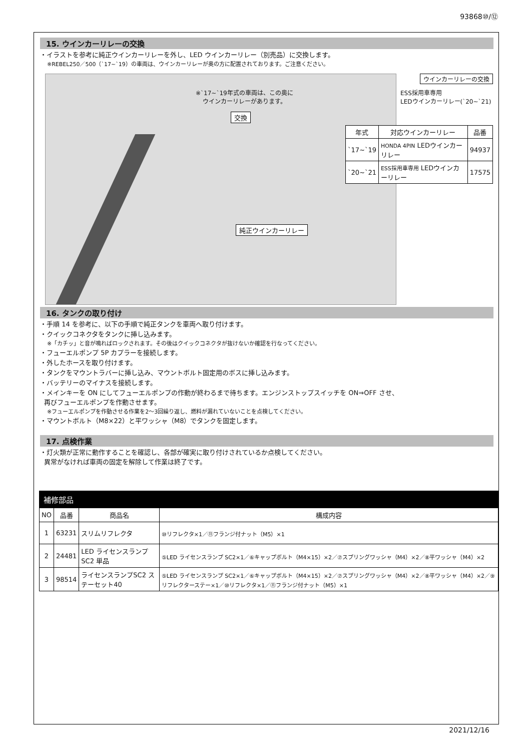93868⑩/⑫
15. ウインカーリレーの交換
・イラストを参考に純正ウインカーリレーを外し、LED ウインカーリレー（別売品）に交換します。
※REBEL250／500（`17~`19）の車両は、ウインカーリレーが奥の方に配置されております。ご注意ください。
※`17~`19年式の車両は、この奥に
ウインカーリレーがあります。
交換
純正ウインカーリレー
ウインカーリレーの交換
ESS採用車専用
LEDウインカーリレー(`20~`21)
| 年式 | 対応ウインカーリレー | 品番 |
| --- | --- | --- |
| `17~`19 | HONDA 4PIN LEDウインカーリレー | 94937 |
| `20~`21 | ESS採用車専用 LEDウインカーリレー | 17575 |
16. タンクの取り付け
・手順 14 を参考に、以下の手順で純正タンクを車両へ取り付けます。
・クイックコネクタをタンクに挿し込みます。
※「カチッ」と音が鳴ればロックされます。その後はクイックコネクタが抜けないか確認を行なってください。
・フューエルポンプ 5P カプラーを接続します。
・外したホースを取り付けます。
・タンクをマウントラバーに挿し込み、マウントボルト固定用のボスに挿し込みます。
・バッテリーのマイナスを接続します。
・メインキーを ON にしてフューエルポンプの作動が終わるまで待ちます。エンジンストップスイッチを ON⇒OFF させ、
再びフューエルポンプを作動させます。
※フューエルポンプを作動させる作業を2～3回繰り返し、燃料が漏れていないことを点検してください。
・マウントボルト（M8×22）と平ワッシャ（M8）でタンクを固定します。
17. 点検作業
・灯火類が正常に動作することを確認し、各部が確実に取り付けされているか点検してください。
異常がなければ車両の固定を解除して作業は終了です。
| 補修部品 | | | |
| --- | --- | --- | --- |
| NO | 品番 | 商品名 | 構成内容 |
| 1 | 63231 | スリムリフレクタ | ⑩リフレクタ×1／⑪フランジ付ナット（M5）×1 |
| 2 | 24481 | LED ライセンスランプ SC2 単品 | ⑤LED ライセンスランプ SC2×1／⑥キャップボルト（M4×15）×2／⑦スプリングワッシャ（M4）×2／⑧平ワッシャ（M4）×2 |
| 3 | 98514 | ライセンスランプSC2 ステーセット40 | ⑤LED ライセンスランプ SC2×1／⑥キャップボルト（M4×15）×2／⑦スプリングワッシャ（M4）×2／⑧平ワッシャ（M4）×2／⑨リフレクターステー×1／⑩リフレクタ×1／⑪フランジ付ナット（M5）×1 |
2021/12/16